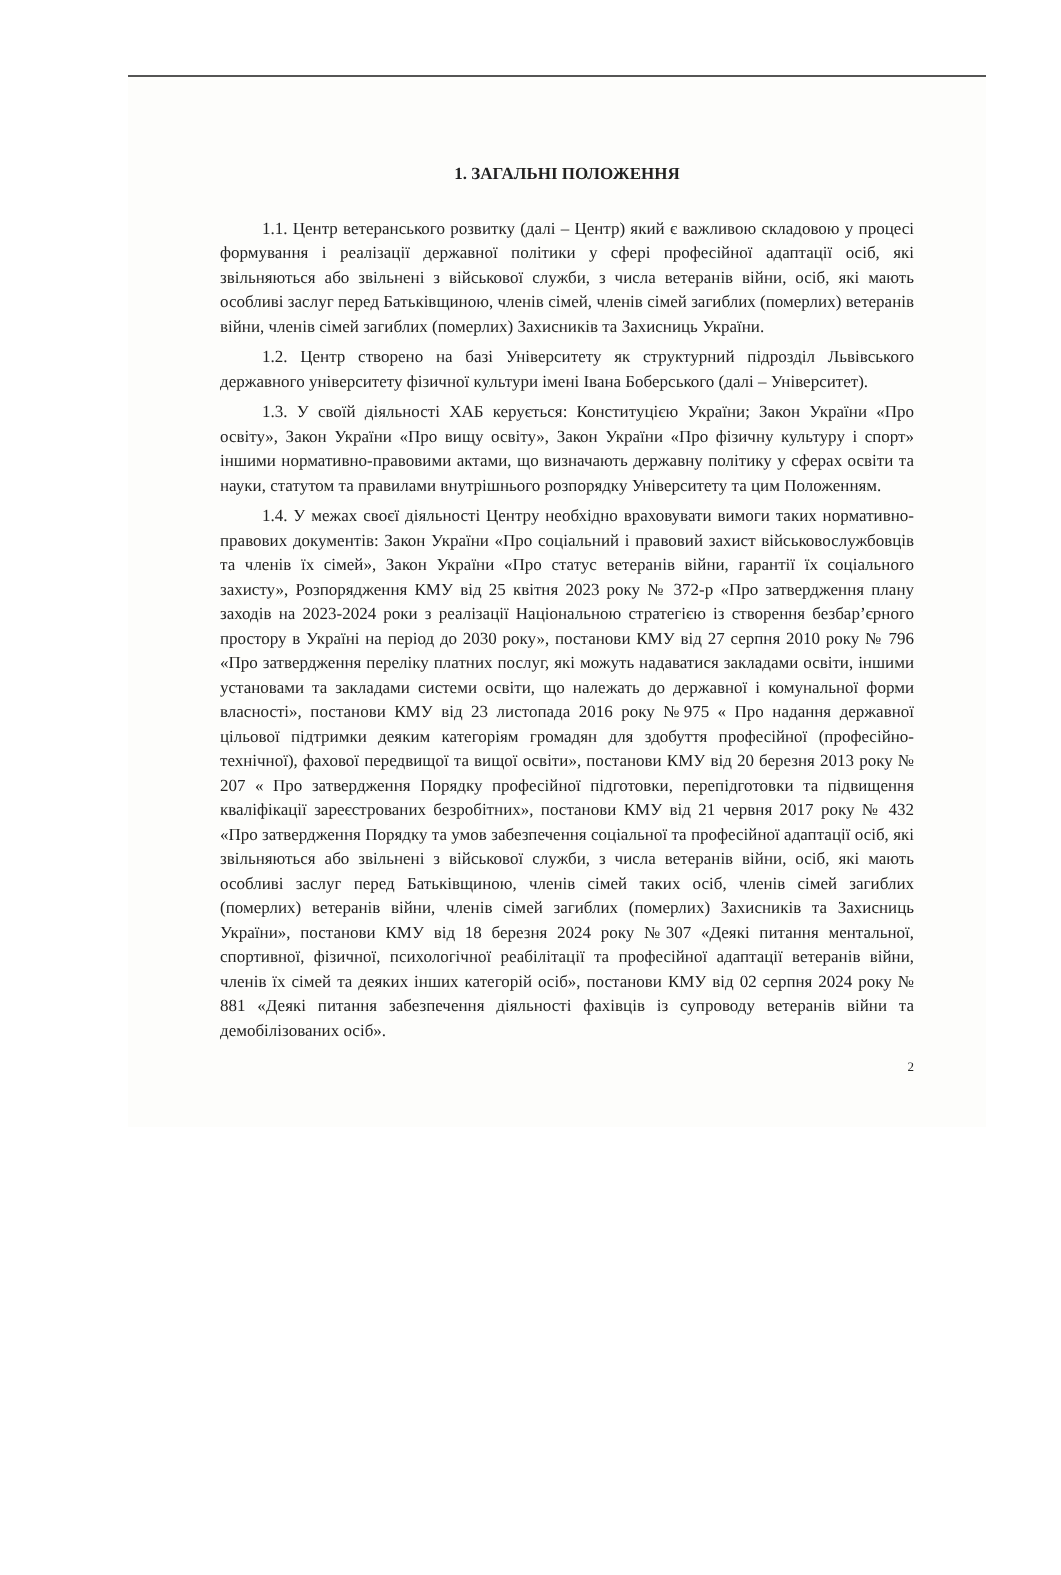1. ЗАГАЛЬНІ ПОЛОЖЕННЯ
1.1. Центр ветеранського розвитку (далі – Центр) який є важливою складовою у процесі формування і реалізації державної політики у сфері професійної адаптації осіб, які звільняються або звільнені з військової служби, з числа ветеранів війни, осіб, які мають особливі заслуг перед Батьківщиною, членів сімей, членів сімей загиблих (померлих) ветеранів війни, членів сімей загиблих (померлих) Захисників та Захисниць України.
1.2. Центр створено на базі Університету як структурний підрозділ Львівського державного університету фізичної культури імені Івана Боберського (далі – Університет).
1.3. У своїй діяльності ХАБ керується: Конституцією України; Закон України «Про освіту», Закон України «Про вищу освіту», Закон України «Про фізичну культуру і спорт» іншими нормативно-правовими актами, що визначають державну політику у сферах освіти та науки, статутом та правилами внутрішнього розпорядку Університету та цим Положенням.
1.4. У межах своєї діяльності Центру необхідно враховувати вимоги таких нормативно-правових документів: Закон України «Про соціальний і правовий захист військовослужбовців та членів їх сімей», Закон України «Про статус ветеранів війни, гарантії їх соціального захисту», Розпорядження КМУ від 25 квітня 2023 року № 372-р «Про затвердження плану заходів на 2023-2024 роки з реалізації Національною стратегією із створення безбар’єрного простору в Україні на період до 2030 року», постанови КМУ від 27 серпня 2010 року № 796 «Про затвердження переліку платних послуг, які можуть надаватися закладами освіти, іншими установами та закладами системи освіти, що належать до державної і комунальної форми власності», постанови КМУ від 23 листопада 2016 року №975 « Про надання державної цільової підтримки деяким категоріям громадян для здобуття професійної (професійно-технічної), фахової передвищої та вищої освіти», постанови КМУ від 20 березня 2013 року № 207 « Про затвердження Порядку професійної підготовки, перепідготовки та підвищення кваліфікації зареєстрованих безробітних», постанови КМУ від 21 червня 2017 року № 432 «Про затвердження Порядку та умов забезпечення соціальної та професійної адаптації осіб, які звільняються або звільнені з військової служби, з числа ветеранів війни, осіб, які мають особливі заслуг перед Батьківщиною, членів сімей таких осіб, членів сімей загиблих (померлих) ветеранів війни, членів сімей загиблих (померлих) Захисників та Захисниць України», постанови КМУ від 18 березня 2024 року №307 «Деякі питання ментальної, спортивної, фізичної, психологічної реабілітації та професійної адаптації ветеранів війни, членів їх сімей та деяких інших категорій осіб», постанови КМУ від 02 серпня 2024 року № 881 «Деякі питання забезпечення діяльності фахівців із супроводу ветеранів війни та демобілізованих осіб».
2